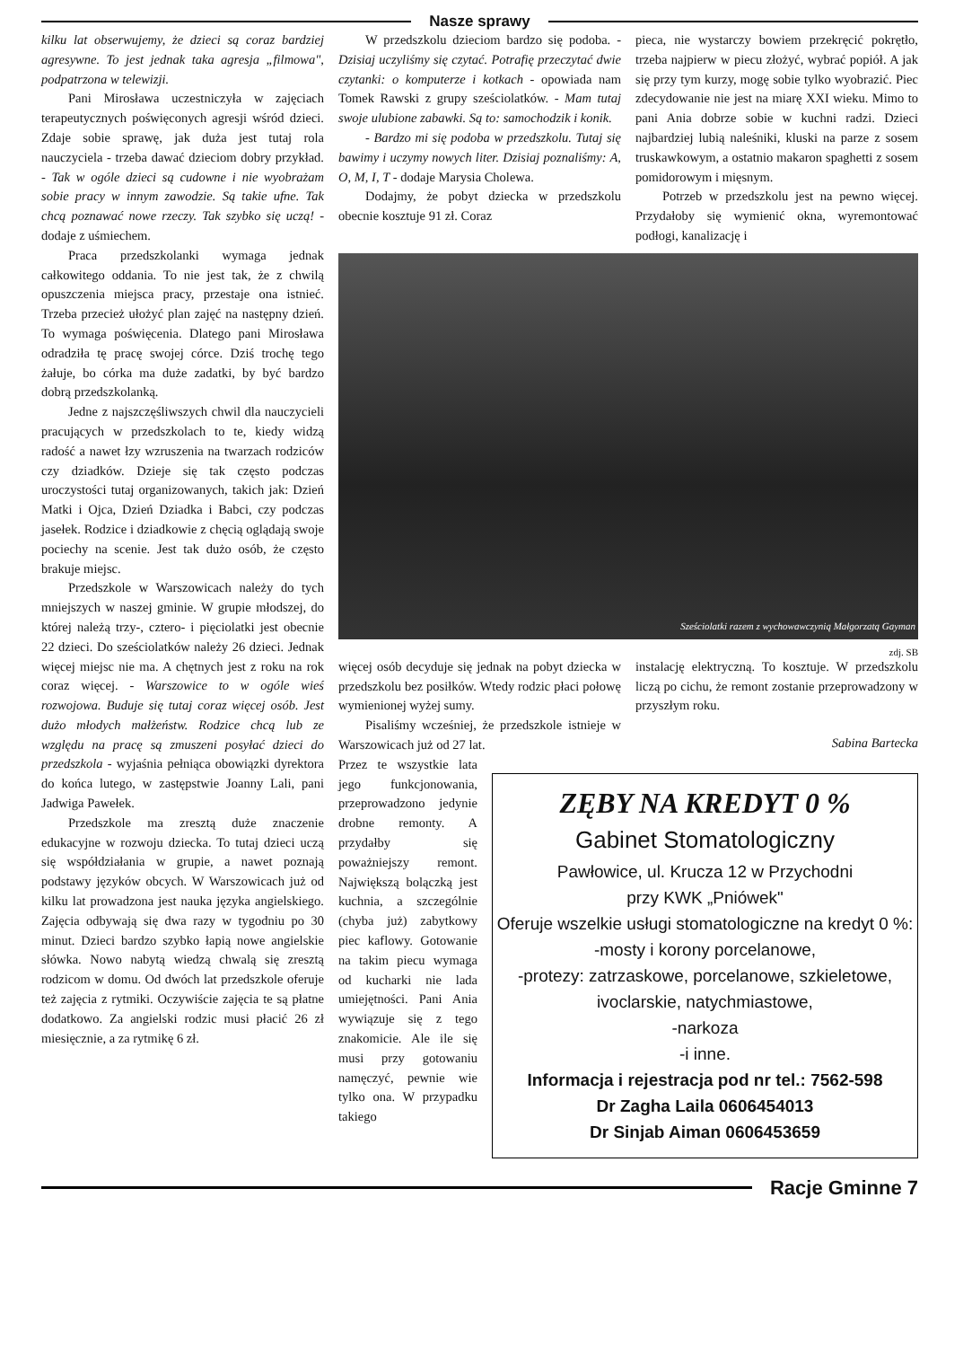Nasze sprawy
kilku lat obserwujemy, że dzieci są coraz bardziej agresywne. To jest jednak taka agresja „filmowa", podpatrzona w telewizji.
Pani Mirosława uczestniczyła w zajęciach terapeutycznych poświęconych agresji wśród dzieci. Zdaje sobie sprawę, jak duża jest tutaj rola nauczyciela - trzeba dawać dzieciom dobry przykład. - Tak w ogóle dzieci są cudowne i nie wyobrażam sobie pracy w innym zawodzie. Są takie ufne. Tak chcą poznawać nowe rzeczy. Tak szybko się uczą! - dodaje z uśmiechem.
Praca przedszkolanki wymaga jednak całkowitego oddania. To nie jest tak, że z chwilą opuszczenia miejsca pracy, przestaje ona istnieć. Trzeba przecież ułożyć plan zajęć na następny dzień. To wymaga poświęcenia. Dlatego pani Mirosława odradziła tę pracę swojej córce. Dziś trochę tego żałuje, bo córka ma duże zadatki, by być bardzo dobrą przedszkolanką.
Jedne z najszczęśliwszych chwil dla nauczycieli pracujących w przedszkolach to te, kiedy widzą radość a nawet łzy wzruszenia na twarzach rodziców czy dziadków. Dzieje się tak często podczas uroczystości tutaj organizowanych, takich jak: Dzień Matki i Ojca, Dzień Dziadka i Babci, czy podczas jasełek. Rodzice i dziadkowie z chęcią oglądają swoje pociechy na scenie. Jest tak dużo osób, że często brakuje miejsc.
Przedszkole w Warszowicach należy do tych mniejszych w naszej gminie. W grupie młodszej, do której należą trzy-, cztero- i pięciolatki jest obecnie 22 dzieci. Do sześciolatków należy 26 dzieci. Jednak więcej miejsc nie ma. A chętnych jest z roku na rok coraz więcej. - Warszowice to w ogóle wieś rozwojowa. Buduje się tutaj coraz więcej osób. Jest dużo młodych małżeństw. Rodzice chcą lub ze względu na pracę są zmuszeni posyłać dzieci do przedszkola - wyjaśnia pełniąca obowiązki dyrektora do końca lutego, w zastępstwie Joanny Lali, pani Jadwiga Pawełek.
Przedszkole ma zresztą duże znaczenie edukacyjne w rozwoju dziecka. To tutaj dzieci uczą się współdziałania w grupie, a nawet poznają podstawy języków obcych. W Warszowicach już od kilku lat prowadzona jest nauka języka angielskiego. Zajęcia odbywają się dwa razy w tygodniu po 30 minut. Dzieci bardzo szybko łapią nowe angielskie słówka. Nowo nabytą wiedzą chwalą się zresztą rodzicom w domu. Od dwóch lat przedszkole oferuje też zajęcia z rytmiki. Oczywiście zajęcia te są płatne dodatkowo. Za angielski rodzic musi płacić 26 zł miesięcznie, a za rytmikę 6 zł.
W przedszkolu dzieciom bardzo się podoba. - Dzisiaj uczyliśmy się czytać. Potrafię przeczytać dwie czytanki: o komputerze i kotkach - opowiada nam Tomek Rawski z grupy sześciolatków. - Mam tutaj swoje ulubione zabawki. Są to: samochodzik i konik.
- Bardzo mi się podoba w przedszkolu. Tutaj się bawimy i uczymy nowych liter. Dzisiaj poznaliśmy: A, O, M, I, T - dodaje Marysia Cholewa.
Dodajmy, że pobyt dziecka w przedszkolu obecnie kosztuje 91 zł. Coraz
pieca, nie wystarczy bowiem przekręcić pokrętło, trzeba najpierw w piecu złożyć, wybrać popiół. A jak się przy tym kurzy, mogę sobie tylko wyobrazić. Piec zdecydowanie nie jest na miarę XXI wieku. Mimo to pani Ania dobrze sobie w kuchni radzi. Dzieci najbardziej lubią naleśniki, kluski na parze z sosem truskawkowym, a ostatnio makaron spaghetti z sosem pomidorowym i mięsnym.
Potrzeb w przedszkolu jest na pewno więcej. Przydałoby się wymienić okna, wyremontować podłogi, kanalizację i
Sześciolatki razem z wychowawczynią Małgorzatą Gayman
zdj. SB
więcej osób decyduje się jednak na pobyt dziecka w przedszkolu bez posiłków. Wtedy rodzic płaci połowę wymienionej wyżej sumy.
Pisaliśmy wcześniej, że przedszkole istnieje w Warszowicach już od 27 lat.
instalację elektryczną. To kosztuje. W przedszkolu liczą po cichu, że remont zostanie przeprowadzony w przyszłym roku.
Sabina Bartecka
Przez te wszystkie lata jego funkcjonowania, przeprowadzono jedynie drobne remonty. A przydałby się poważniejszy remont. Największą bolączką jest kuchnia, a szczególnie (chyba już) zabytkowy piec kaflowy. Gotowanie na takim piecu wymaga od kucharki nie lada umiejętności. Pani Ania wywiązuje się z tego znakomicie. Ale ile się musi przy gotowaniu namęczyć, pewnie wie tylko ona. W przypadku takiego
ZĘBY NA KREDYT 0 %
Gabinet Stomatologiczny
Pawłowice, ul. Krucza 12 w Przychodni
przy KWK „Pniówek"
Oferuje wszelkie usługi stomatologiczne na kredyt 0 %:
-mosty i korony porcelanowe,
-protezy: zatrzaskowe, porcelanowe, szkieletowe,
ivoclarskie, natychmiastowe,
-narkoza
-i inne.
Informacja i rejestracja pod nr tel.: 7562-598
Dr Zagha Laila 0606454013
Dr Sinjab Aiman 0606453659
Racje Gminne 7